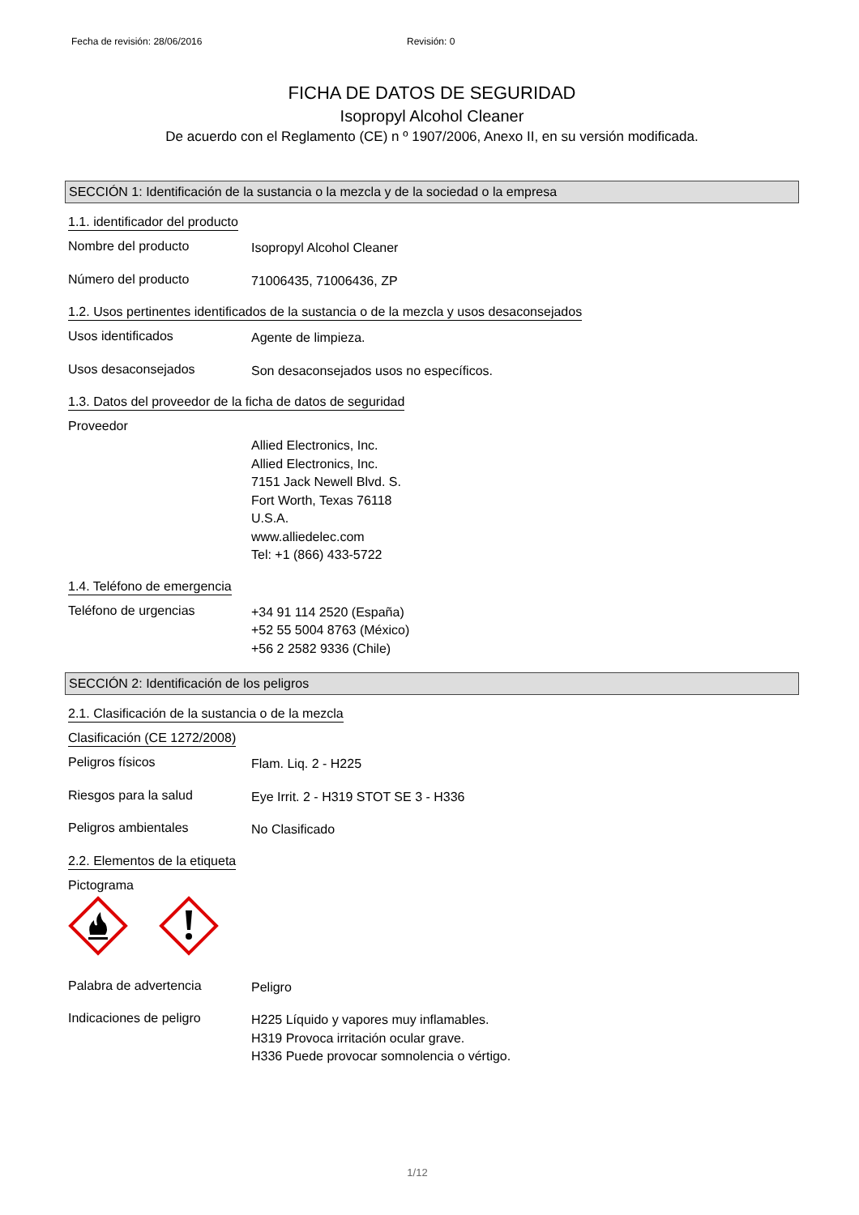Fecha de revisión: 28/06/2016 Revisión: 0
FICHA DE DATOS DE SEGURIDAD
Isopropyl Alcohol Cleaner
De acuerdo con el Reglamento (CE) n º 1907/2006, Anexo II, en su versión modificada.
SECCIÓN 1: Identificación de la sustancia o la mezcla y de la sociedad o la empresa
1.1. identificador del producto
Nombre del producto
Isopropyl Alcohol Cleaner
Número del producto
71006435, 71006436, ZP
1.2. Usos pertinentes identificados de la sustancia o de la mezcla y usos desaconsejados
Usos identificados
Agente de limpieza.
Usos desaconsejados
Son desaconsejados usos no específicos.
1.3. Datos del proveedor de la ficha de datos de seguridad
Proveedor
Allied Electronics, Inc.
Allied Electronics, Inc.
7151 Jack Newell Blvd. S.
Fort Worth, Texas 76118
U.S.A.
www.alliedelec.com
Tel: +1 (866) 433-5722
1.4. Teléfono de emergencia
Teléfono de urgencias
+34 91 114 2520 (España)
+52 55 5004 8763 (México)
+56 2 2582 9336 (Chile)
SECCIÓN 2: Identificación de los peligros
2.1. Clasificación de la sustancia o de la mezcla
Clasificación (CE 1272/2008)
Peligros físicos
Flam. Liq. 2 - H225
Riesgos para la salud
Eye Irrit. 2 - H319 STOT SE 3 - H336
Peligros ambientales
No Clasificado
2.2. Elementos de la etiqueta
Pictograma
Palabra de advertencia
Peligro
Indicaciones de peligro
H225 Líquido y vapores muy inflamables.
H319 Provoca irritación ocular grave.
H336 Puede provocar somnolencia o vértigo.
1/12